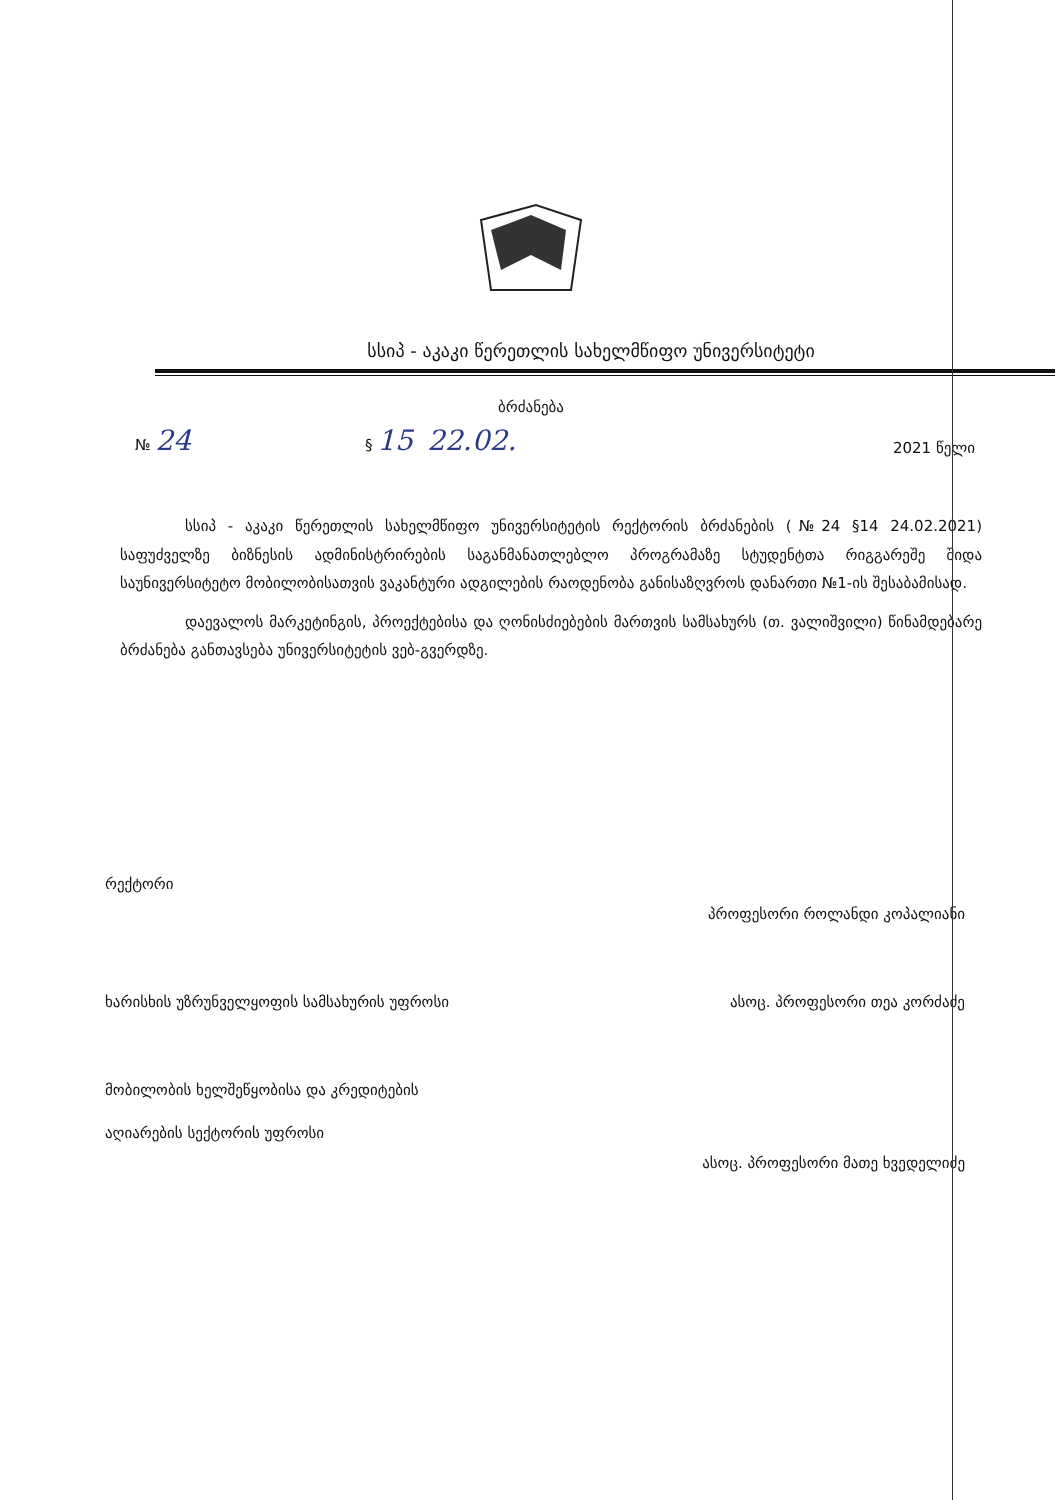სსიპ - აკაკი წერეთლის სახელმწიფო უნივერსიტეტი
ბრძანება
№ 24
§ 15 22.02.
2021 წელი
სსიპ - აკაკი წერეთლის სახელმწიფო უნივერსიტეტის რექტორის ბრძანების (№24 §14 24.02.2021) საფუძველზე ბიზნესის ადმინისტრირების საგანმანათლებლო პროგრამაზე სტუდენტთა რიგგარეშე შიდა საუნივერსიტეტო მობილობისათვის ვაკანტური ადგილების რაოდენობა განისაზღვროს დანართი №1-ის შესაბამისად.
დაევალოს მარკეტინგის, პროექტებისა და ღონისძიებების მართვის სამსახურს (თ. ვალიშვილი) წინამდებარე ბრძანება განთავსება უნივერსიტეტის ვებ-გვერდზე.
რექტორი პროფესორი როლანდი კოპალიანი
ხარისხის უზრუნველყოფის სამსახურის უფროსი ასოც. პროფესორი თეა კორძაძე
მობილობის ხელშეწყობისა და კრედიტების
აღიარების სექტორის უფროსი ასოც. პროფესორი მათე ხვედელიძე